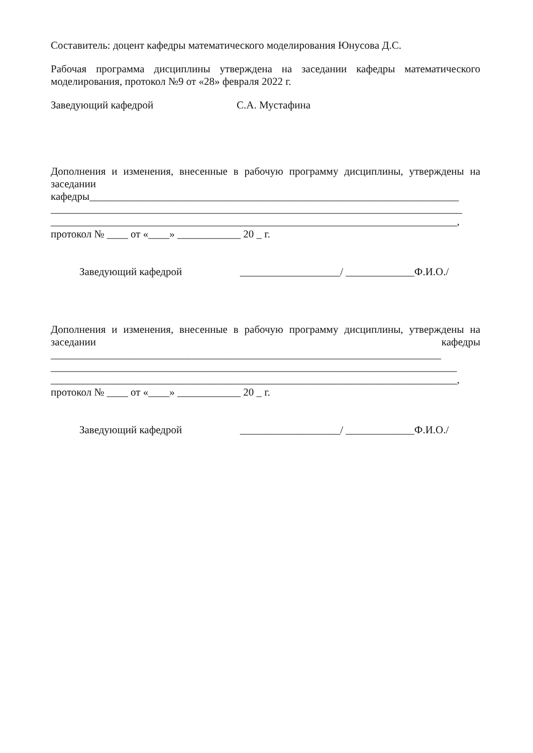Составитель: доцент кафедры математического моделирования Юнусова Д.С.
Рабочая программа дисциплины утверждена на заседании кафедры математического
моделирования, протокол №9 от «28» февраля 2022 г.
Заведующий кафедрой С.А. Мустафина
Дополнения и изменения, внесенные в рабочую программу дисциплины, утверждены на
заседании
кафедры______________________________________________________________________
______________________________________________________________________________
_____________________________________________________________________________,
протокол № ____ от «____» ____________ 20 _ г.
Заведующий кафедрой ___________________/ _____________Ф.И.О./
Дополнения и изменения, внесенные в рабочую программу дисциплины, утверждены на
заседании кафедры
__________________________________________________________________________
_____________________________________________________________________________
_____________________________________________________________________________,
протокол № ____ от «____» ____________ 20 _ г.
Заведующий кафедрой ___________________/ _____________Ф.И.О./